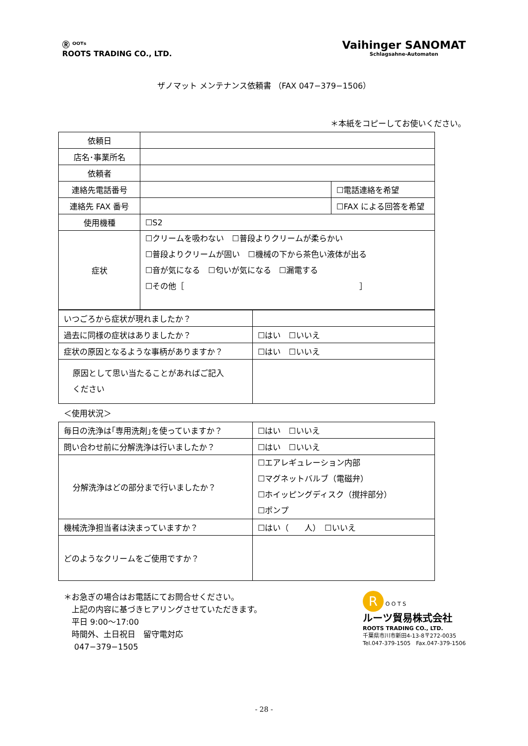Ⓡ ᴼᴼᵀˢ
ROOTS TRADING CO., LTD.
Vaihinger SANOMAT
Schlagsahne-Automaten
ザノマット メンテナンス依頼書 （FAX 047−379−1506）
＊本紙をコピーしてお使いください。
| 依頼日 | | |
| 店名･事業所名 | | |
| 依頼者 | | |
| 連絡先電話番号 | | ☐電話連絡を希望 |
| 連絡先 FAX 番号 | | ☐FAX による回答を希望 |
| 使用機種 | ☐S2 | |
| 症状 | ☐クリームを吸わない ☐普段よりクリームが柔らかい ☐普段よりクリームが固い ☐機械の下から茶色い液体が出る ☐音が気になる ☐匂いが気になる ☐漏電する ☐その他［ ］ | |
| いつごろから症状が現れましたか？ | |
| 過去に同様の症状はありましたか？ | ☐はい ☐いいえ |
| 症状の原因となるような事柄がありますか？ | ☐はい ☐いいえ |
| 原因として思い当たることがあればご記入 ください | |
＜使用状況＞
| 毎日の洗浄は｢専用洗剤｣を使っていますか？ | ☐はい ☐いいえ |
| 問い合わせ前に分解洗浄は行いましたか？ | ☐はい ☐いいえ |
| 分解洗浄はどの部分まで行いましたか？ | ☐エアレギュレーション内部 ☐マグネットバルブ（電磁弁） ☐ホイッピングディスク（撹拌部分） ☐ポンプ |
| 機械洗浄担当者は決まっていますか？ | ☐はい（ 人） ☐いいえ |
| どのようなクリームをご使用ですか？ | |
＊お急ぎの場合はお電話にてお問合せください。
　上記の内容に基づきヒアリングさせていただきます。
　平日 9:00〜17:00
　時間外、土日祝日　留守電対応
　 047−379−1505
R O O T S
ルーツ貿易株式会社
ROOTS TRADING CO., LTD.
千葉県市川市新田4-13-8〒272-0035
Tel.047-379-1505　Fax.047-379-1506
- 28 -